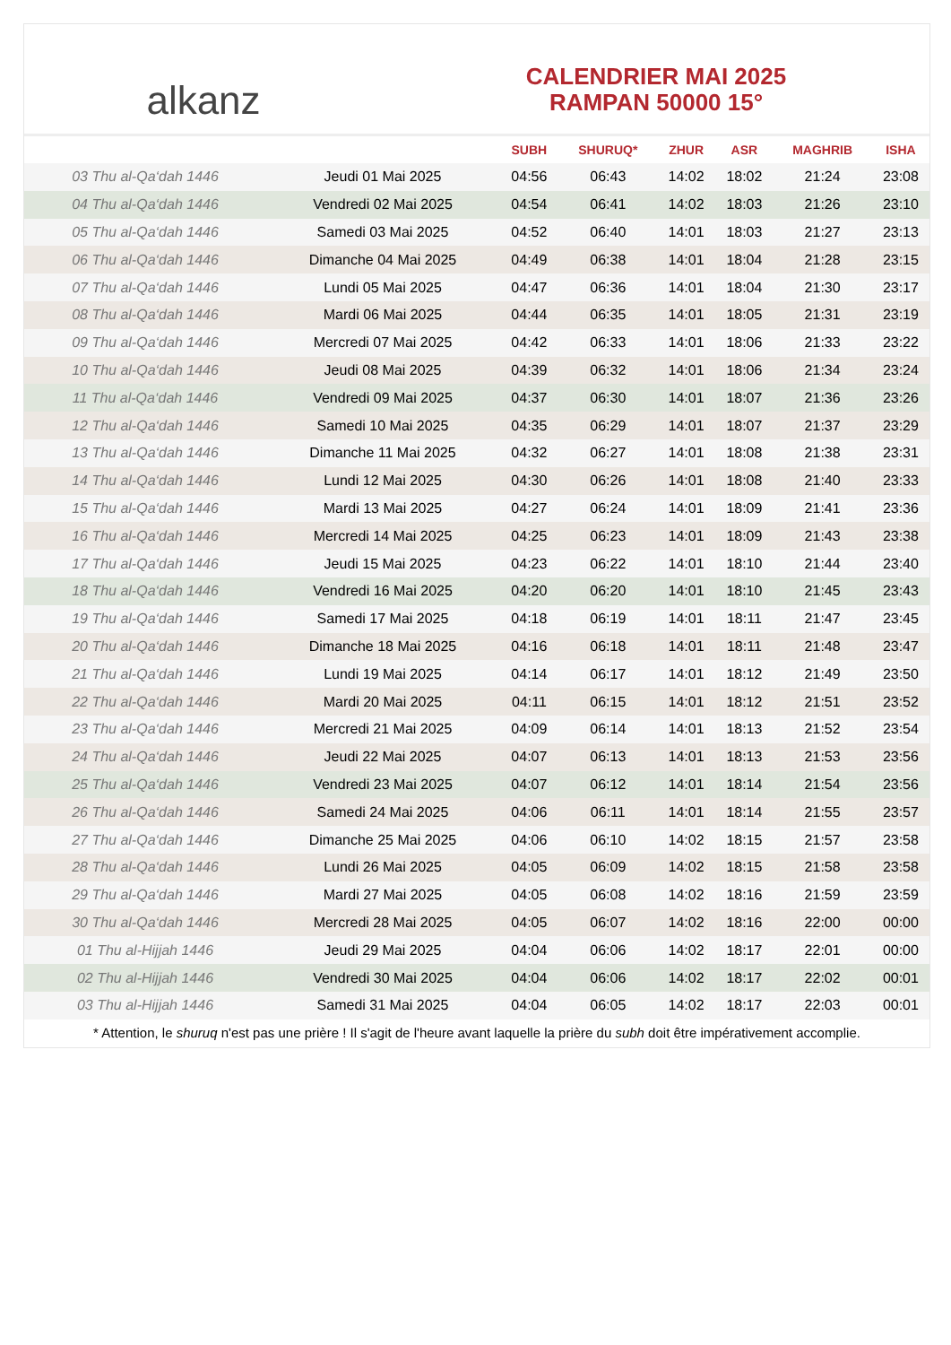alkanz
CALENDRIER MAI 2025
RAMPAN 50000 15°
| | | SUBH | SHURUQ* | ZHUR | ASR | MAGHRIB | ISHA |
| --- | --- | --- | --- | --- | --- | --- | --- |
| 03 Thu al-Qa‘dah 1446 | Jeudi 01 Mai 2025 | 04:56 | 06:43 | 14:02 | 18:02 | 21:24 | 23:08 |
| 04 Thu al-Qa‘dah 1446 | Vendredi 02 Mai 2025 | 04:54 | 06:41 | 14:02 | 18:03 | 21:26 | 23:10 |
| 05 Thu al-Qa‘dah 1446 | Samedi 03 Mai 2025 | 04:52 | 06:40 | 14:01 | 18:03 | 21:27 | 23:13 |
| 06 Thu al-Qa‘dah 1446 | Dimanche 04 Mai 2025 | 04:49 | 06:38 | 14:01 | 18:04 | 21:28 | 23:15 |
| 07 Thu al-Qa‘dah 1446 | Lundi 05 Mai 2025 | 04:47 | 06:36 | 14:01 | 18:04 | 21:30 | 23:17 |
| 08 Thu al-Qa‘dah 1446 | Mardi 06 Mai 2025 | 04:44 | 06:35 | 14:01 | 18:05 | 21:31 | 23:19 |
| 09 Thu al-Qa‘dah 1446 | Mercredi 07 Mai 2025 | 04:42 | 06:33 | 14:01 | 18:06 | 21:33 | 23:22 |
| 10 Thu al-Qa‘dah 1446 | Jeudi 08 Mai 2025 | 04:39 | 06:32 | 14:01 | 18:06 | 21:34 | 23:24 |
| 11 Thu al-Qa‘dah 1446 | Vendredi 09 Mai 2025 | 04:37 | 06:30 | 14:01 | 18:07 | 21:36 | 23:26 |
| 12 Thu al-Qa‘dah 1446 | Samedi 10 Mai 2025 | 04:35 | 06:29 | 14:01 | 18:07 | 21:37 | 23:29 |
| 13 Thu al-Qa‘dah 1446 | Dimanche 11 Mai 2025 | 04:32 | 06:27 | 14:01 | 18:08 | 21:38 | 23:31 |
| 14 Thu al-Qa‘dah 1446 | Lundi 12 Mai 2025 | 04:30 | 06:26 | 14:01 | 18:08 | 21:40 | 23:33 |
| 15 Thu al-Qa‘dah 1446 | Mardi 13 Mai 2025 | 04:27 | 06:24 | 14:01 | 18:09 | 21:41 | 23:36 |
| 16 Thu al-Qa‘dah 1446 | Mercredi 14 Mai 2025 | 04:25 | 06:23 | 14:01 | 18:09 | 21:43 | 23:38 |
| 17 Thu al-Qa‘dah 1446 | Jeudi 15 Mai 2025 | 04:23 | 06:22 | 14:01 | 18:10 | 21:44 | 23:40 |
| 18 Thu al-Qa‘dah 1446 | Vendredi 16 Mai 2025 | 04:20 | 06:20 | 14:01 | 18:10 | 21:45 | 23:43 |
| 19 Thu al-Qa‘dah 1446 | Samedi 17 Mai 2025 | 04:18 | 06:19 | 14:01 | 18:11 | 21:47 | 23:45 |
| 20 Thu al-Qa‘dah 1446 | Dimanche 18 Mai 2025 | 04:16 | 06:18 | 14:01 | 18:11 | 21:48 | 23:47 |
| 21 Thu al-Qa‘dah 1446 | Lundi 19 Mai 2025 | 04:14 | 06:17 | 14:01 | 18:12 | 21:49 | 23:50 |
| 22 Thu al-Qa‘dah 1446 | Mardi 20 Mai 2025 | 04:11 | 06:15 | 14:01 | 18:12 | 21:51 | 23:52 |
| 23 Thu al-Qa‘dah 1446 | Mercredi 21 Mai 2025 | 04:09 | 06:14 | 14:01 | 18:13 | 21:52 | 23:54 |
| 24 Thu al-Qa‘dah 1446 | Jeudi 22 Mai 2025 | 04:07 | 06:13 | 14:01 | 18:13 | 21:53 | 23:56 |
| 25 Thu al-Qa‘dah 1446 | Vendredi 23 Mai 2025 | 04:07 | 06:12 | 14:01 | 18:14 | 21:54 | 23:56 |
| 26 Thu al-Qa‘dah 1446 | Samedi 24 Mai 2025 | 04:06 | 06:11 | 14:01 | 18:14 | 21:55 | 23:57 |
| 27 Thu al-Qa‘dah 1446 | Dimanche 25 Mai 2025 | 04:06 | 06:10 | 14:02 | 18:15 | 21:57 | 23:58 |
| 28 Thu al-Qa‘dah 1446 | Lundi 26 Mai 2025 | 04:05 | 06:09 | 14:02 | 18:15 | 21:58 | 23:58 |
| 29 Thu al-Qa‘dah 1446 | Mardi 27 Mai 2025 | 04:05 | 06:08 | 14:02 | 18:16 | 21:59 | 23:59 |
| 30 Thu al-Qa‘dah 1446 | Mercredi 28 Mai 2025 | 04:05 | 06:07 | 14:02 | 18:16 | 22:00 | 00:00 |
| 01 Thu al-Hijjah 1446 | Jeudi 29 Mai 2025 | 04:04 | 06:06 | 14:02 | 18:17 | 22:01 | 00:00 |
| 02 Thu al-Hijjah 1446 | Vendredi 30 Mai 2025 | 04:04 | 06:06 | 14:02 | 18:17 | 22:02 | 00:01 |
| 03 Thu al-Hijjah 1446 | Samedi 31 Mai 2025 | 04:04 | 06:05 | 14:02 | 18:17 | 22:03 | 00:01 |
* Attention, le shuruq n'est pas une prière ! Il s'agit de l'heure avant laquelle la prière du subh doit être impérativement accomplie.